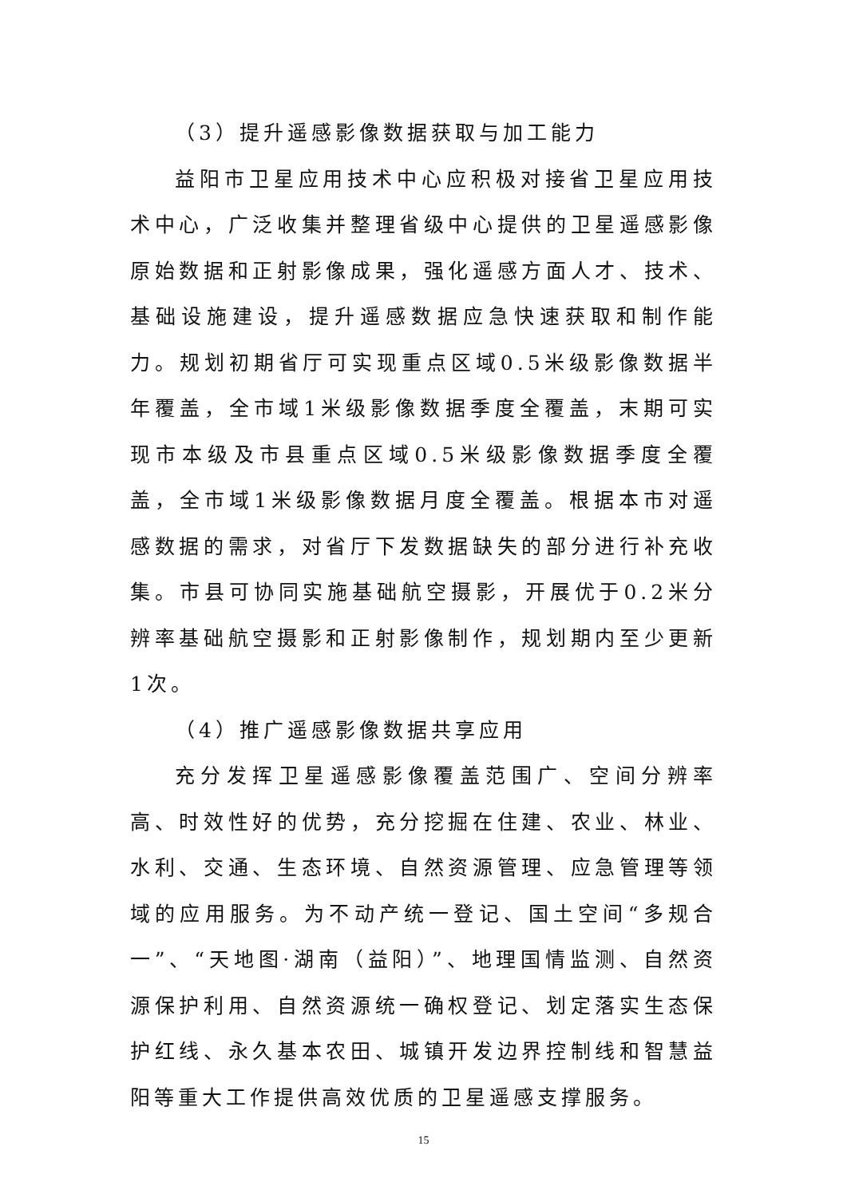（3）提升遥感影像数据获取与加工能力
益阳市卫星应用技术中心应积极对接省卫星应用技术中心，广泛收集并整理省级中心提供的卫星遥感影像原始数据和正射影像成果，强化遥感方面人才、技术、基础设施建设，提升遥感数据应急快速获取和制作能力。规划初期省厅可实现重点区域0.5米级影像数据半年覆盖，全市域1米级影像数据季度全覆盖，末期可实现市本级及市县重点区域0.5米级影像数据季度全覆盖，全市域1米级影像数据月度全覆盖。根据本市对遥感数据的需求，对省厅下发数据缺失的部分进行补充收集。市县可协同实施基础航空摄影，开展优于0.2米分辨率基础航空摄影和正射影像制作，规划期内至少更新1次。
（4）推广遥感影像数据共享应用
充分发挥卫星遥感影像覆盖范围广、空间分辨率高、时效性好的优势，充分挖掘在住建、农业、林业、水利、交通、生态环境、自然资源管理、应急管理等领域的应用服务。为不动产统一登记、国土空间“多规合一”、“天地图·湖南（益阳）”、地理国情监测、自然资源保护利用、自然资源统一确权登记、划定落实生态保护红线、永久基本农田、城镇开发边界控制线和智慧益阳等重大工作提供高效优质的卫星遥感支撑服务。
15